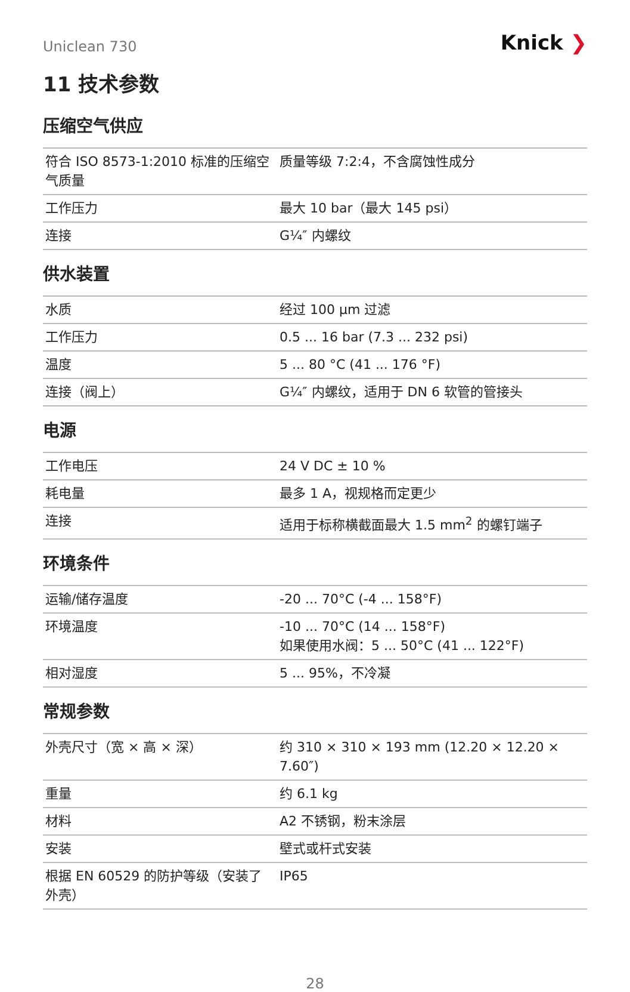Uniclean 730
Knick ❯
11 技术参数
压缩空气供应
| 符合 ISO 8573-1:2010 标准的压缩空气质量 | 质量等级 7:2:4，不含腐蚀性成分 |
| 工作压力 | 最大 10 bar（最大 145 psi） |
| 连接 | G¼″ 内螺纹 |
供水装置
| 水质 | 经过 100 µm 过滤 |
| 工作压力 | 0.5 ... 16 bar (7.3 ... 232 psi) |
| 温度 | 5 ... 80 °C (41 ... 176 °F) |
| 连接（阀上） | G¼″ 内螺纹，适用于 DN 6 软管的管接头 |
电源
| 工作电压 | 24 V DC ± 10 % |
| 耗电量 | 最多 1 A，视规格而定更少 |
| 连接 | 适用于标称横截面最大 1.5 mm<sup>2</sup> 的螺钉端子 |
环境条件
| 运输/储存温度 | -20 ... 70°C (-4 ... 158°F) |
| 环境温度 | -10 ... 70°C (14 ... 158°F) 如果使用水阀：5 ... 50°C (41 ... 122°F) |
| 相对湿度 | 5 ... 95%，不冷凝 |
常规参数
| 外壳尺寸（宽 × 高 × 深） | 约 310 × 310 × 193 mm (12.20 × 12.20 × 7.60″) |
| 重量 | 约 6.1 kg |
| 材料 | A2 不锈钢，粉末涂层 |
| 安装 | 壁式或杆式安装 |
| 根据 EN 60529 的防护等级（安装了外壳） | IP65 |
28